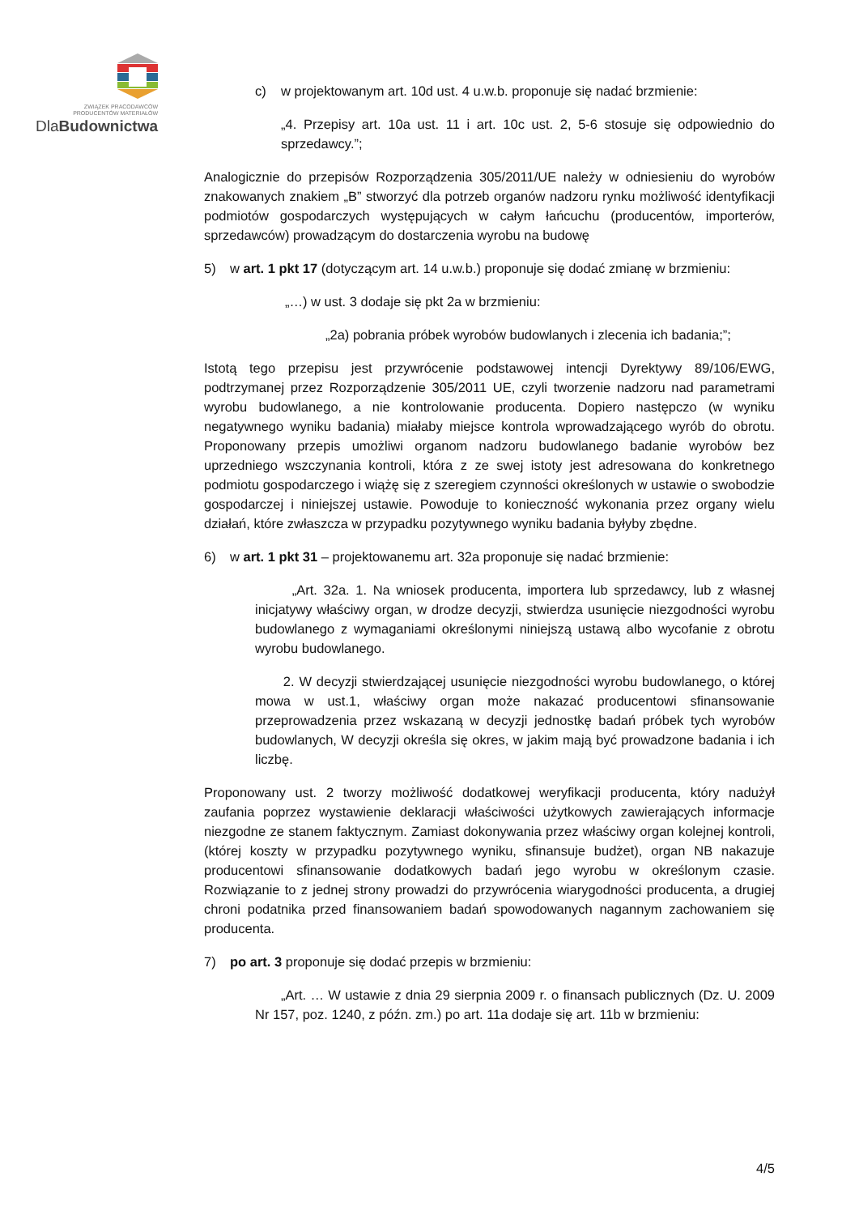ZWIĄZEK PRACODAWCÓW
PRODUCENTÓW MATERIAŁÓW
DlaBudownictwa
c) w projektowanym art. 10d ust. 4 u.w.b. proponuje się nadać brzmienie:
„4. Przepisy art. 10a ust. 11 i art. 10c ust. 2, 5-6 stosuje się odpowiednio do sprzedawcy.”;
Analogicznie do przepisów Rozporządzenia 305/2011/UE należy w odniesieniu do wyrobów znakowanych znakiem „B” stworzyć dla potrzeb organów nadzoru rynku możliwość identyfikacji podmiotów gospodarczych występujących w całym łańcuchu (producentów, importerów, sprzedawców) prowadzącym do dostarczenia wyrobu na budowę
5) w art. 1 pkt 17 (dotyczącym art. 14 u.w.b.) proponuje się dodać zmianę w brzmieniu:
„…) w ust. 3 dodaje się pkt 2a w brzmieniu:
„2a) pobrania próbek wyrobów budowlanych i zlecenia ich badania;”;
Istotą tego przepisu jest przywrócenie podstawowej intencji Dyrektywy 89/106/EWG, podtrzymanej przez Rozporządzenie 305/2011 UE, czyli tworzenie nadzoru nad parametrami wyrobu budowlanego, a nie kontrolowanie producenta. Dopiero następczo (w wyniku negatywnego wyniku badania) miałaby miejsce kontrola wprowadzającego wyrób do obrotu. Proponowany przepis umożliwi organom nadzoru budowlanego badanie wyrobów bez uprzedniego wszczynania kontroli, która z ze swej istoty jest adresowana do konkretnego podmiotu gospodarczego i wiążę się z szeregiem czynności określonych w ustawie o swobodzie gospodarczej i niniejszej ustawie. Powoduje to konieczność wykonania przez organy wielu działań, które zwłaszcza w przypadku pozytywnego wyniku badania byłyby zbędne.
6) w art. 1 pkt 31 – projektowanemu art. 32a proponuje się nadać brzmienie:
„Art. 32a. 1. Na wniosek producenta, importera lub sprzedawcy, lub z własnej inicjatywy właściwy organ, w drodze decyzji, stwierdza usunięcie niezgodności wyrobu budowlanego z wymaganiami określonymi niniejszą ustawą albo wycofanie z obrotu wyrobu budowlanego.
2. W decyzji stwierdzającej usunięcie niezgodności wyrobu budowlanego, o której mowa w ust.1, właściwy organ może nakazać producentowi sfinansowanie przeprowadzenia przez wskazaną w decyzji jednostkę badań próbek tych wyrobów budowlanych, W decyzji określa się okres, w jakim mają być prowadzone badania i ich liczbę.
Proponowany ust. 2 tworzy możliwość dodatkowej weryfikacji producenta, który nadużył zaufania poprzez wystawienie deklaracji właściwości użytkowych zawierających informacje niezgodne ze stanem faktycznym. Zamiast dokonywania przez właściwy organ kolejnej kontroli, (której koszty w przypadku pozytywnego wyniku, sfinansuje budżet), organ NB nakazuje producentowi sfinansowanie dodatkowych badań jego wyrobu w określonym czasie. Rozwiązanie to z jednej strony prowadzi do przywrócenia wiarygodności producenta, a drugiej chroni podatnika przed finansowaniem badań spowodowanych nagannym zachowaniem się producenta.
7) po art. 3 proponuje się dodać przepis w brzmieniu:
„Art. … W ustawie z dnia 29 sierpnia 2009 r. o finansach publicznych (Dz. U. 2009 Nr 157, poz. 1240, z późn. zm.) po art. 11a dodaje się art. 11b w brzmieniu:
4/5